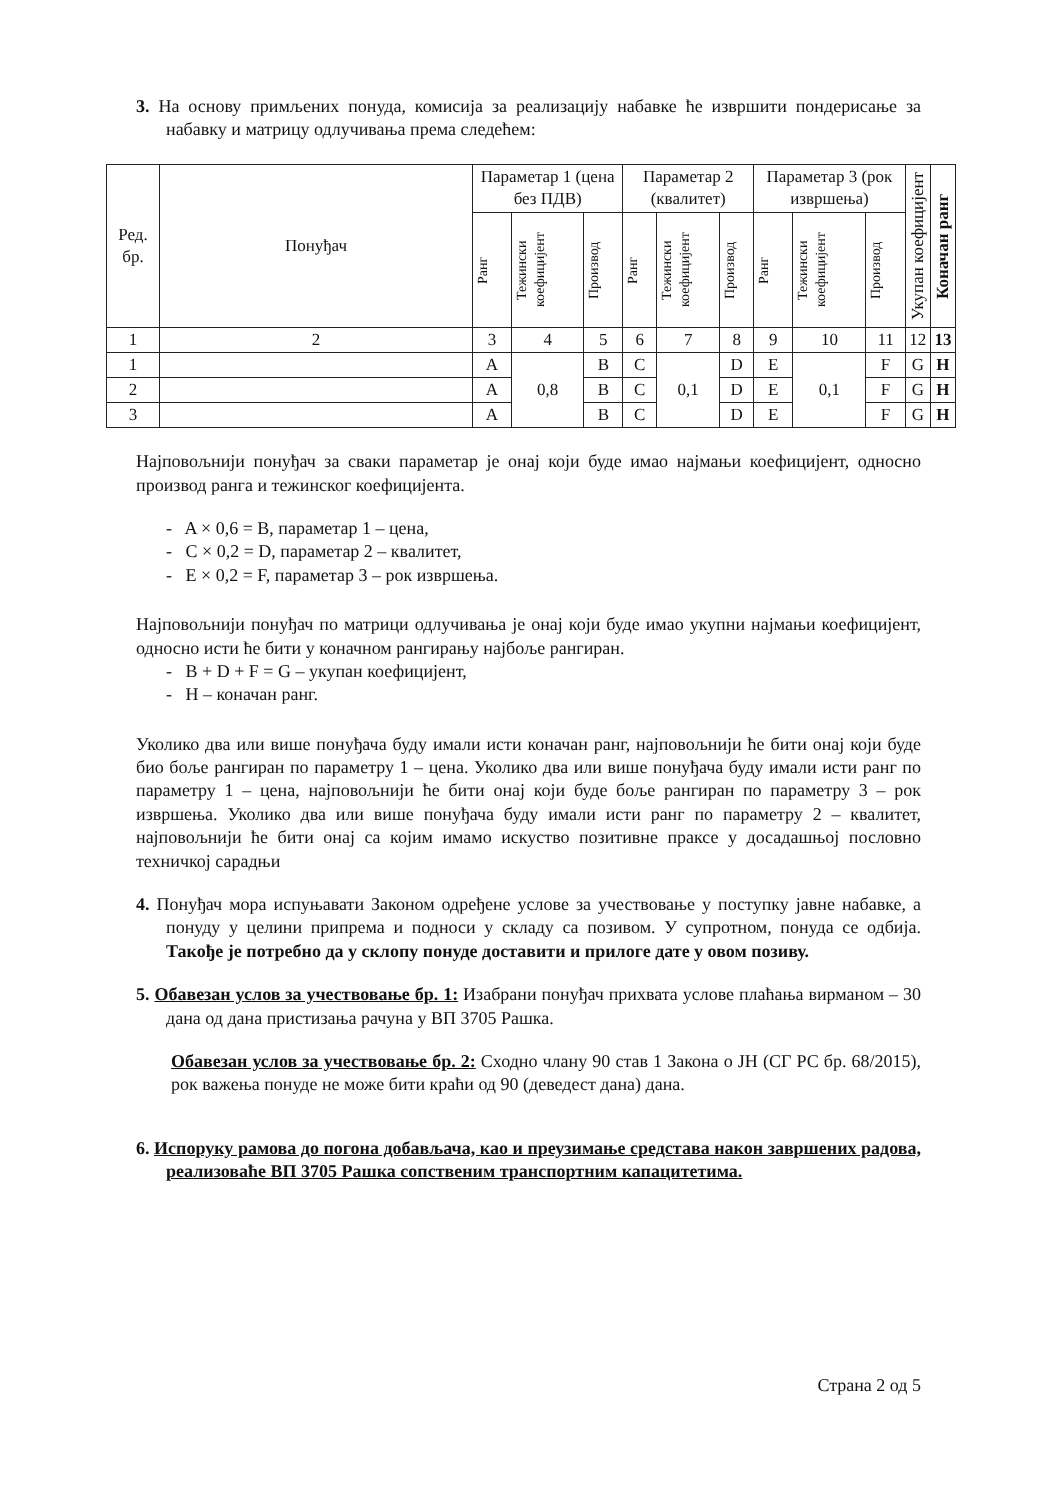3. На основу примљених понуда, комисија за реализацију набавке ће извршити пондерисање за набавку и матрицу одлучивања према следећем:
| Ред. бр. | Понуђач | Параметар 1 (цена без ПДВ) | | | Параметар 2 (квалитет) | | | Параметар 3 (рок извршења) | | | Укупан коефицијент | Коначан ранг |
| --- | --- | --- | --- | --- | --- | --- | --- | --- | --- | --- | --- | --- |
| | | Ранг | Тежински коефицијент | Производ | Ранг | Тежински коефицијент | Производ | Ранг | Тежински коефицијент | Производ | | |
| 1 | 2 | 3 | 4 | 5 | 6 | 7 | 8 | 9 | 10 | 11 | 12 | 13 |
| 1 | | A | 0,8 | B | C | 0,1 | D | E | 0,1 | F | G | H |
| 2 | | A | | B | C | | D | E | | F | G | H |
| 3 | | A | | B | C | | D | E | | F | G | H |
Најповољнији понуђач за сваки параметар је онај који буде имао најмањи коефицијент, односно производ ранга и тежинског коефицијента.
- A × 0,6 = B, параметар 1 – цена,
- C × 0,2 = D, параметар 2 – квалитет,
- E × 0,2 = F, параметар 3 – рок извршења.
Најповољнији понуђач по матрици одлучивања је онај који буде имао укупни најмањи коефицијент, односно исти ће бити у коначном рангирању најбоље рангиран.
- B + D + F = G – укупан коефицијент,
- H – коначан ранг.
Уколико два или више понуђача буду имали исти коначан ранг, најповољнији ће бити онај који буде био боље рангиран по параметру 1 – цена. Уколико два или више понуђача буду имали исти ранг по параметру 1 – цена, најповољнији ће бити онај који буде боље рангиран по параметру 3 – рок извршења. Уколико два или више понуђача буду имали исти ранг по параметру 2 – квалитет, најповољнији ће бити онај са којим имамо искуство позитивне праксе у досадашњој пословно техничкој сарадњи
4. Понуђач мора испуњавати Законом одређене услове за учествовање у поступку јавне набавке, а понуду у целини припрема и подноси у складу са позивом. У супротном, понуда се одбија. Такође је потребно да у склопу понуде доставити и прилоге дате у овом позиву.
5. Обавезан услов за учествовање бр. 1: Изабрани понуђач прихвата услове плаћања вирманом – 30 дана од дана пристизања рачуна у ВП 3705 Рашка.
Обавезан услов за учествовање бр. 2: Сходно члану 90 став 1 Закона о ЈН (СГ РС бр. 68/2015), рок важења понуде не може бити краћи од 90 (деведест дана) дана.
6. Испоруку рамова до погона добављача, као и преузимање средстава након завршених радова, реализоваће ВП 3705 Рашка сопственим транспортним капацитетима.
Страна 2 од 5